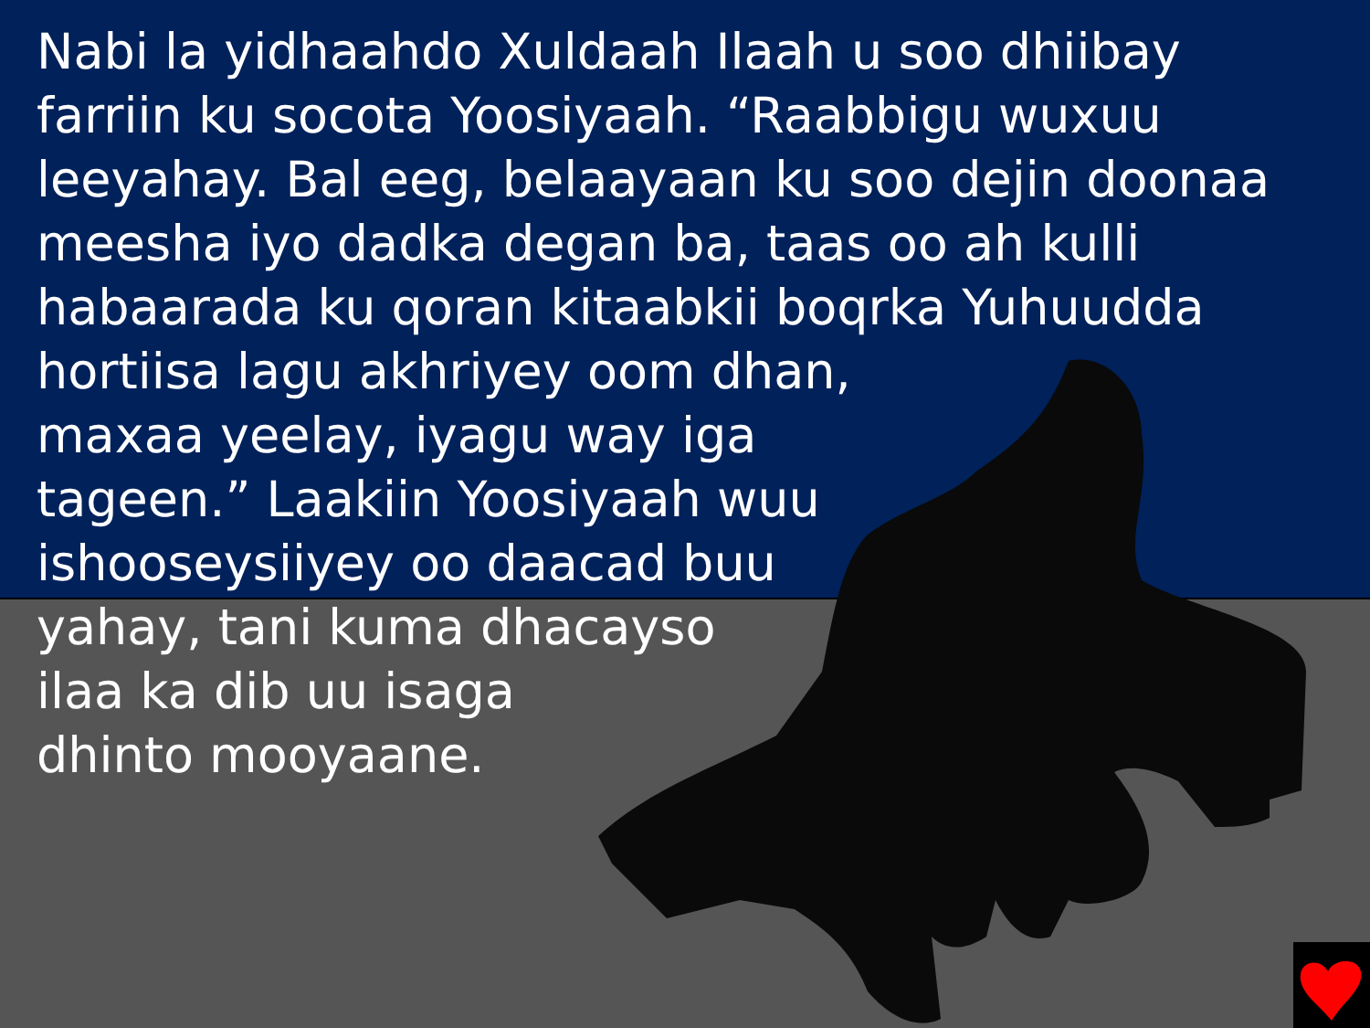Nabi la yidhaahdo Xuldaah Ilaah u soo dhiibay
farriin ku socota Yoosiyaah. “Raabbigu wuxuu
leeyahay. Bal eeg, belaayaan ku soo dejin doonaa
meesha iyo dadka degan ba, taas oo ah kulli
habaarada ku qoran kitaabkii boqrka Yuhuudda
hortiisa lagu akhriyey oom dhan,
maxaa yeelay, iyagu way iga
tageen.” Laakiin Yoosiyaah wuu
ishooseysiiyey oo daacad buu
yahay, tani kuma dhacayso
ilaa ka dib uu isaga
dhinto mooyaane.